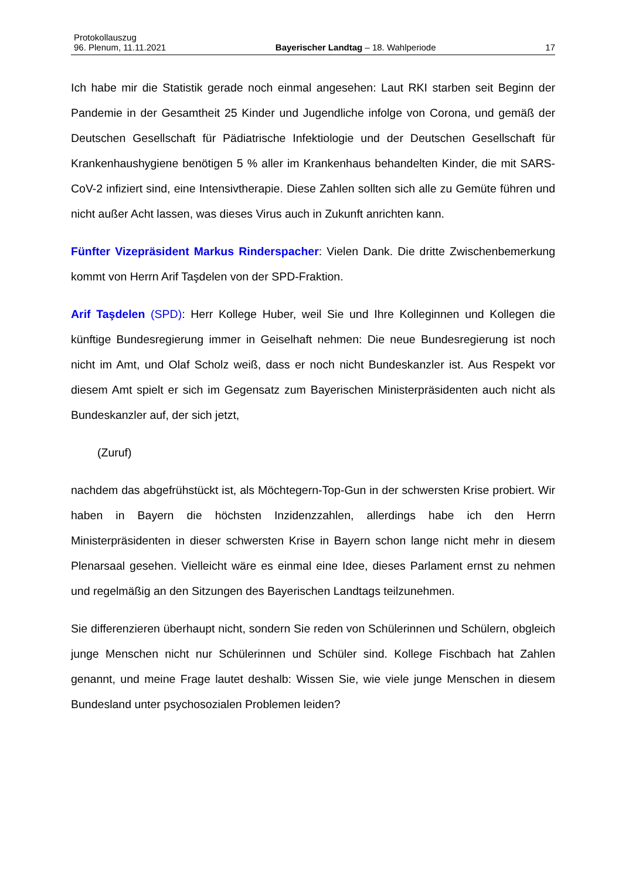Protokollauszug
96. Plenum, 11.11.2021 Bayerischer Landtag – 18. Wahlperiode 17
Ich habe mir die Statistik gerade noch einmal angesehen: Laut RKI starben seit Beginn der Pandemie in der Gesamtheit 25 Kinder und Jugendliche infolge von Corona, und gemäß der Deutschen Gesellschaft für Pädiatrische Infektiologie und der Deutschen Gesellschaft für Krankenhaushygiene benötigen 5 % aller im Krankenhaus behandelten Kinder, die mit SARS-CoV-2 infiziert sind, eine Intensivtherapie. Diese Zahlen sollten sich alle zu Gemüte führen und nicht außer Acht lassen, was dieses Virus auch in Zukunft anrichten kann.
Fünfter Vizepräsident Markus Rinderspacher: Vielen Dank. Die dritte Zwischenbemerkung kommt von Herrn Arif Taşdelen von der SPD-Fraktion.
Arif Taşdelen (SPD): Herr Kollege Huber, weil Sie und Ihre Kolleginnen und Kollegen die künftige Bundesregierung immer in Geiselhaft nehmen: Die neue Bundesregierung ist noch nicht im Amt, und Olaf Scholz weiß, dass er noch nicht Bundeskanzler ist. Aus Respekt vor diesem Amt spielt er sich im Gegensatz zum Bayerischen Ministerpräsidenten auch nicht als Bundeskanzler auf, der sich jetzt,
(Zuruf)
nachdem das abgefrühstückt ist, als Möchtegern-Top-Gun in der schwersten Krise probiert. Wir haben in Bayern die höchsten Inzidenzzahlen, allerdings habe ich den Herrn Ministerpräsidenten in dieser schwersten Krise in Bayern schon lange nicht mehr in diesem Plenarsaal gesehen. Vielleicht wäre es einmal eine Idee, dieses Parlament ernst zu nehmen und regelmäßig an den Sitzungen des Bayerischen Landtags teilzunehmen.
Sie differenzieren überhaupt nicht, sondern Sie reden von Schülerinnen und Schülern, obgleich junge Menschen nicht nur Schülerinnen und Schüler sind. Kollege Fischbach hat Zahlen genannt, und meine Frage lautet deshalb: Wissen Sie, wie viele junge Menschen in diesem Bundesland unter psychosozialen Problemen leiden?